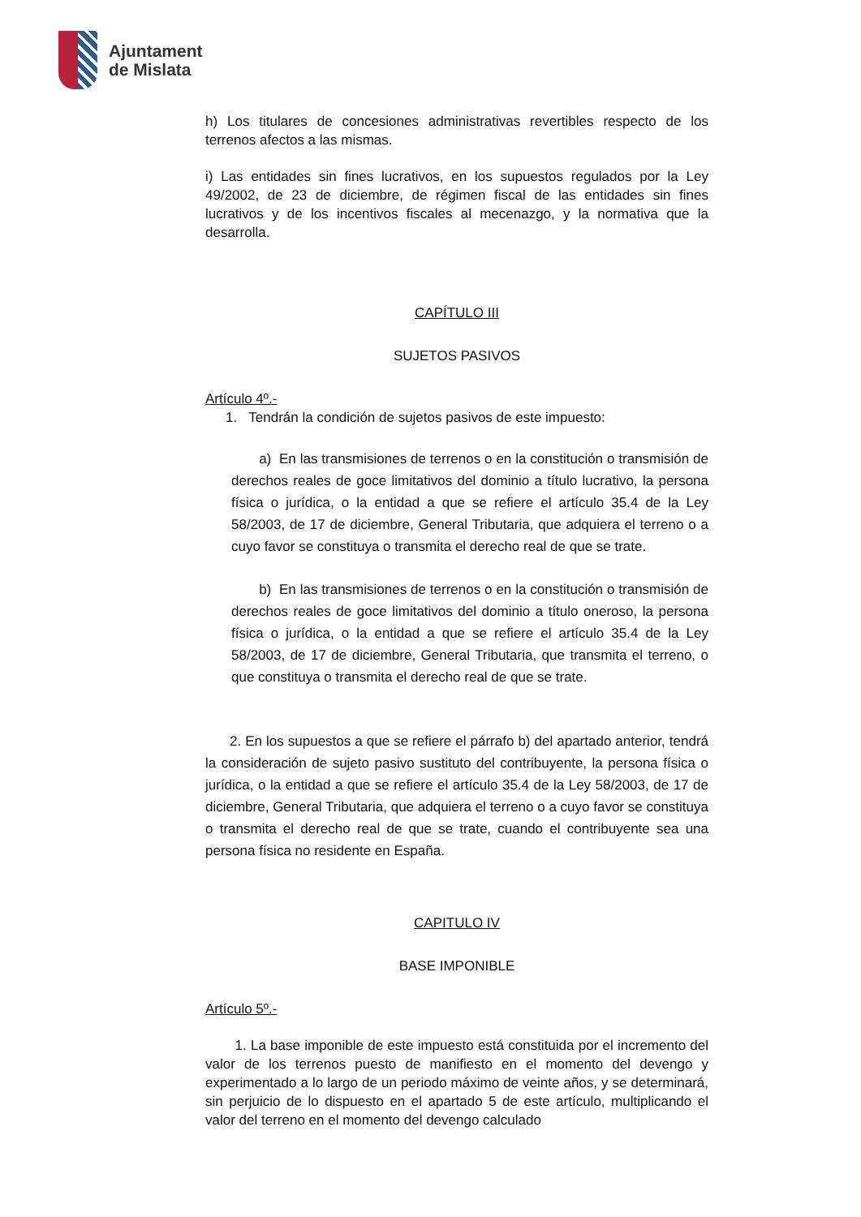Ajuntament
de Mislata
h) Los titulares de concesiones administrativas revertibles respecto de los terrenos afectos a las mismas.
i) Las entidades sin fines lucrativos, en los supuestos regulados por la Ley 49/2002, de 23 de diciembre, de régimen fiscal de las entidades sin fines lucrativos y de los incentivos fiscales al mecenazgo, y la normativa que la desarrolla.
CAPÍTULO III
SUJETOS PASIVOS
Artículo 4º.-
1. Tendrán la condición de sujetos pasivos de este impuesto:
a) En las transmisiones de terrenos o en la constitución o transmisión de derechos reales de goce limitativos del dominio a título lucrativo, la persona física o jurídica, o la entidad a que se refiere el artículo 35.4 de la Ley 58/2003, de 17 de diciembre, General Tributaria, que adquiera el terreno o a cuyo favor se constituya o transmita el derecho real de que se trate.
b) En las transmisiones de terrenos o en la constitución o transmisión de derechos reales de goce limitativos del dominio a título oneroso, la persona física o jurídica, o la entidad a que se refiere el artículo 35.4 de la Ley 58/2003, de 17 de diciembre, General Tributaria, que transmita el terreno, o que constituya o transmita el derecho real de que se trate.
2. En los supuestos a que se refiere el párrafo b) del apartado anterior, tendrá la consideración de sujeto pasivo sustituto del contribuyente, la persona física o jurídica, o la entidad a que se refiere el artículo 35.4 de la Ley 58/2003, de 17 de diciembre, General Tributaria, que adquiera el terreno o a cuyo favor se constituya o transmita el derecho real de que se trate, cuando el contribuyente sea una persona física no residente en España.
CAPITULO IV
BASE IMPONIBLE
Artículo 5º.-
1. La base imponible de este impuesto está constituida por el incremento del valor de los terrenos puesto de manifiesto en el momento del devengo y experimentado a lo largo de un periodo máximo de veinte años, y se determinará, sin perjuicio de lo dispuesto en el apartado 5 de este artículo, multiplicando el valor del terreno en el momento del devengo calculado